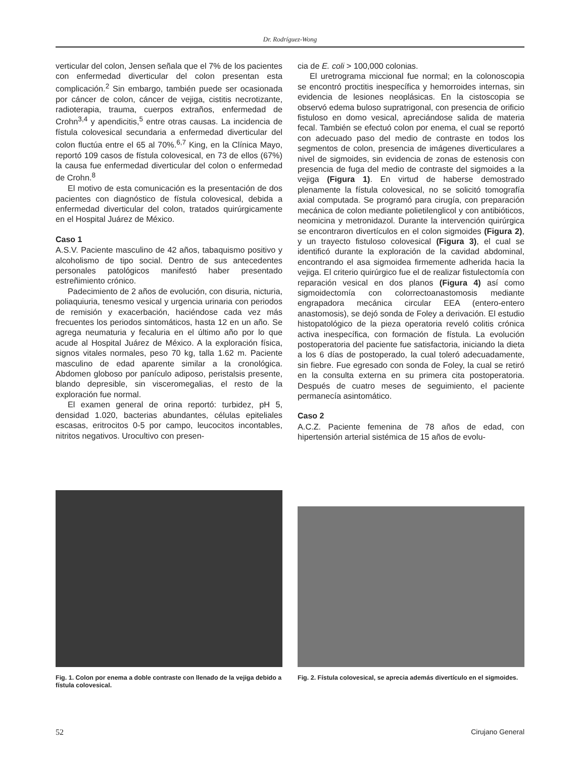Dr. Rodríguez-Wong
verticular del colon, Jensen señala que el 7% de los pacientes con enfermedad diverticular del colon presentan esta complicación.<sup>2</sup> Sin embargo, también puede ser ocasionada por cáncer de colon, cáncer de vejiga, cistitis necrotizante, radioterapia, trauma, cuerpos extraños, enfermedad de Crohn<sup>3,4</sup> y apendicitis,<sup>5</sup> entre otras causas. La incidencia de fístula colovesical secundaria a enfermedad diverticular del colon fluctúa entre el 65 al 70%.<sup>6,7</sup> King, en la Clínica Mayo, reportó 109 casos de fístula colovesical, en 73 de ellos (67%) la causa fue enfermedad diverticular del colon o enfermedad de Crohn.<sup>8</sup>
El motivo de esta comunicación es la presentación de dos pacientes con diagnóstico de fístula colovesical, debida a enfermedad diverticular del colon, tratados quirúrgicamente en el Hospital Juárez de México.
Caso 1
A.S.V. Paciente masculino de 42 años, tabaquismo positivo y alcoholismo de tipo social. Dentro de sus antecedentes personales patológicos manifestó haber presentado estreñimiento crónico.
Padecimiento de 2 años de evolución, con disuria, nicturia, poliaquiuria, tenesmo vesical y urgencia urinaria con periodos de remisión y exacerbación, haciéndose cada vez más frecuentes los periodos sintomáticos, hasta 12 en un año. Se agrega neumaturia y fecaluria en el último año por lo que acude al Hospital Juárez de México. A la exploración física, signos vitales normales, peso 70 kg, talla 1.62 m. Paciente masculino de edad aparente similar a la cronológica. Abdomen globoso por panículo adiposo, peristalsis presente, blando depresible, sin visceromegalias, el resto de la exploración fue normal.
El examen general de orina reportó: turbidez, pH 5, densidad 1.020, bacterias abundantes, células epiteliales escasas, eritrocitos 0-5 por campo, leucocitos incontables, nitritos negativos. Urocultivo con presen-
cia de E. coli > 100,000 colonias.
El uretrograma miccional fue normal; en la colonoscopia se encontró proctitis inespecífica y hemorroides internas, sin evidencia de lesiones neoplásicas. En la cistoscopia se observó edema buloso supratrigonal, con presencia de orificio fistuloso en domo vesical, apreciándose salida de materia fecal. También se efectuó colon por enema, el cual se reportó con adecuado paso del medio de contraste en todos los segmentos de colon, presencia de imágenes diverticulares a nivel de sigmoides, sin evidencia de zonas de estenosis con presencia de fuga del medio de contraste del sigmoides a la vejiga (Figura 1). En virtud de haberse demostrado plenamente la fístula colovesical, no se solicitó tomografía axial computada. Se programó para cirugía, con preparación mecánica de colon mediante polietilenglicol y con antibióticos, neomicina y metronidazol. Durante la intervención quirúrgica se encontraron divertículos en el colon sigmoides (Figura 2), y un trayecto fistuloso colovesical (Figura 3), el cual se identificó durante la exploración de la cavidad abdominal, encontrando el asa sigmoidea firmemente adherida hacia la vejiga. El criterio quirúrgico fue el de realizar fistulectomía con reparación vesical en dos planos (Figura 4) así como sigmoidectomía con colorrectoanastomosis mediante engrapadora mecánica circular EEA (entero-entero anastomosis), se dejó sonda de Foley a derivación. El estudio histopatológico de la pieza operatoria reveló colitis crónica activa inespecífica, con formación de fístula. La evolución postoperatoria del paciente fue satisfactoria, iniciando la dieta a los 6 días de postoperado, la cual toleró adecuadamente, sin fiebre. Fue egresado con sonda de Foley, la cual se retiró en la consulta externa en su primera cita postoperatoria. Después de cuatro meses de seguimiento, el paciente permanecía asintomático.
Caso 2
A.C.Z. Paciente femenina de 78 años de edad, con hipertensión arterial sistémica de 15 años de evolu-
Fig. 1. Colon por enema a doble contraste con llenado de la vejiga debido a fístula colovesical.
Fig. 2. Fístula colovesical, se aprecia además divertículo en el sigmoides.
52 Cirujano General